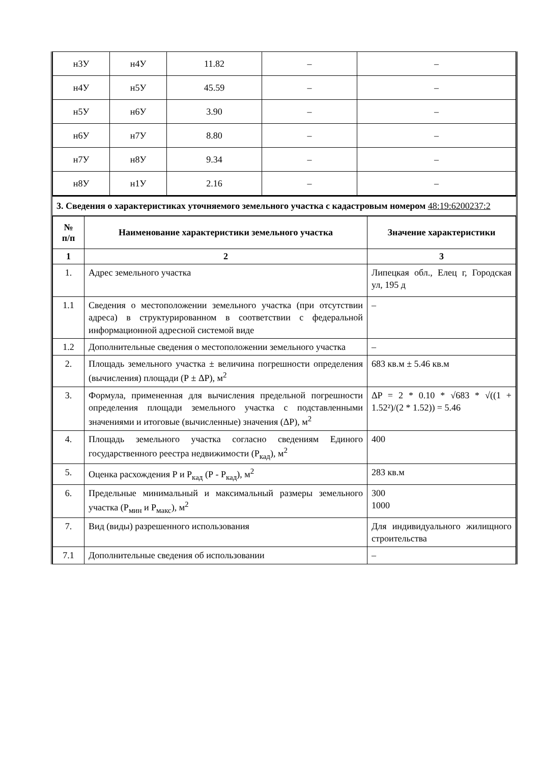| н3У | н4У | 11.82 | – | – |
| н4У | н5У | 45.59 | – | – |
| н5У | н6У | 3.90 | – | – |
| н6У | н7У | 8.80 | – | – |
| н7У | н8У | 9.34 | – | – |
| н8У | н1У | 2.16 | – | – |
3. Сведения о характеристиках уточняемого земельного участка с кадастровым номером 48:19:6200237:2
| № п/п | Наименование характеристики земельного участка | Значение характеристики |
| --- | --- | --- |
| 1 | 2 | 3 |
| 1. | Адрес земельного участка | Липецкая обл., Елец г, Городская ул, 195 д |
| 1.1 | Сведения о местоположении земельного участка (при отсутствии адреса) в структурированном в соответствии с федеральной информационной адресной системой виде | – |
| 1.2 | Дополнительные сведения о местоположении земельного участка | – |
| 2. | Площадь земельного участка ± величина погрешности определения (вычисления) площади (Р ± ΔР), м<sup>2</sup> | 683 кв.м ± 5.46 кв.м |
| 3. | Формула, примененная для вычисления предельной погрешности определения площади земельного участка с подставленными значениями и итоговые (вычисленные) значения (ΔР), м<sup>2</sup> | ΔP = 2 * 0.10 * √683 * √((1 + 1.52²)/(2 * 1.52)) = 5.46 |
| 4. | Площадь земельного участка согласно сведениям Единого государственного реестра недвижимости (Р<sub>кад</sub>), м<sup>2</sup> | 400 |
| 5. | Оценка расхождения Р и Р<sub>кад</sub> (Р - Р<sub>кад</sub>), м<sup>2</sup> | 283 кв.м |
| 6. | Предельные минимальный и максимальный размеры земельного участка (Р<sub>мин</sub> и Р<sub>макс</sub>), м<sup>2</sup> | 300 1000 |
| 7. | Вид (виды) разрешенного использования | Для индивидуального жилищного строительства |
| 7.1 | Дополнительные сведения об использовании | – |